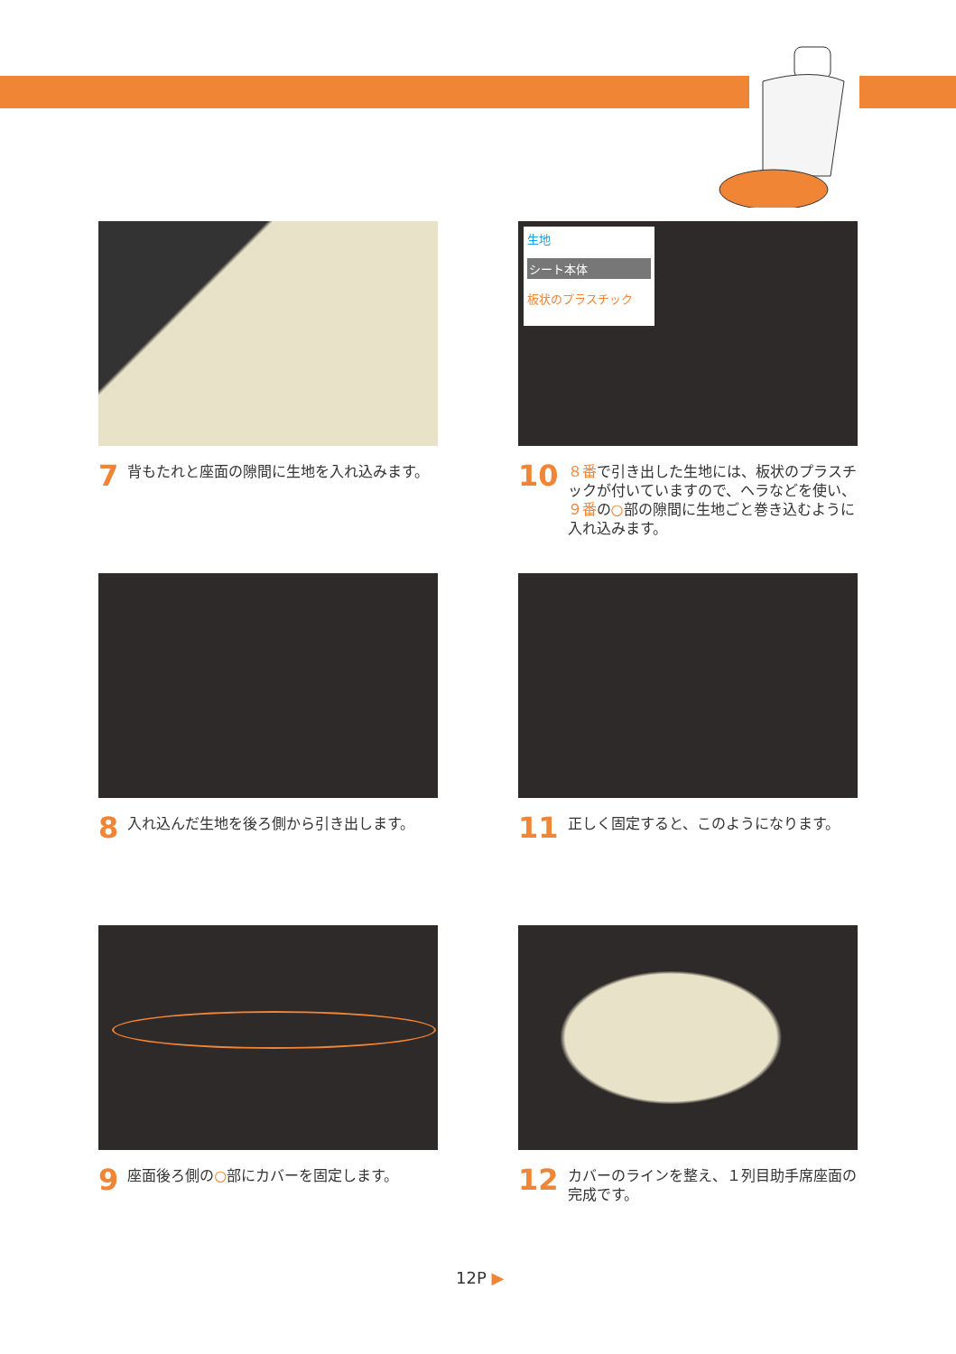7 背もたれと座面の隙間に生地を入れ込みます。
生地
シート本体
板状のプラスチック
10 ８番で引き出した生地には、板状のプラスチックが付いていますので、ヘラなどを使い、９番の○部の隙間に生地ごと巻き込むように入れ込みます。
8 入れ込んだ生地を後ろ側から引き出します。
11 正しく固定すると、このようになります。
9 座面後ろ側の○部にカバーを固定します。
12 カバーのラインを整え、１列目助手席座面の完成です。
12P ▶